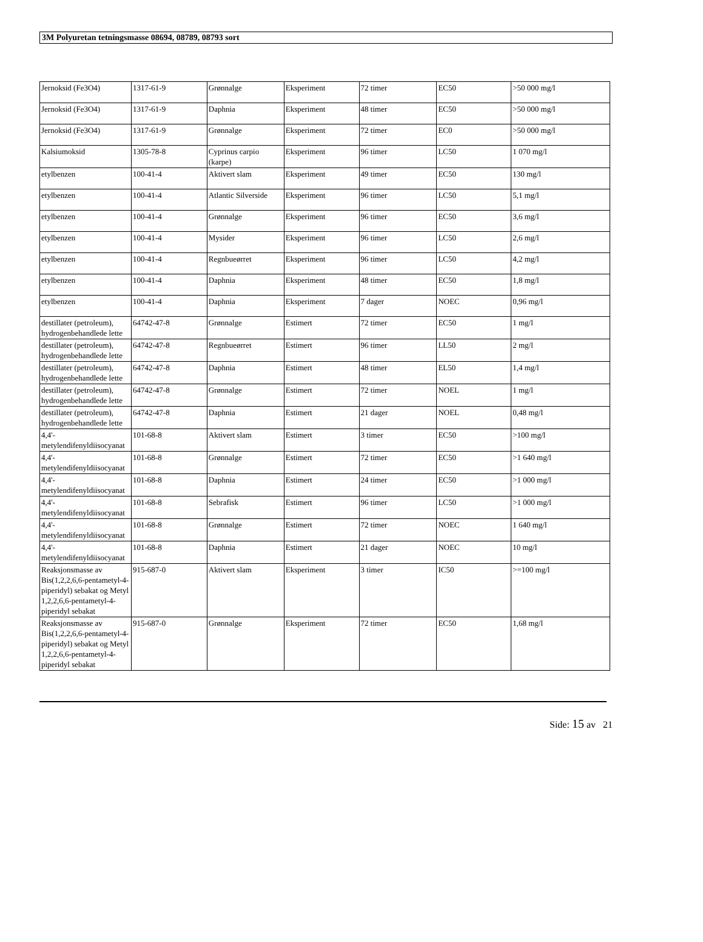3M Polyuretan tetningsmasse 08694, 08789, 08793 sort
| Jernoksid (Fe3O4) | 1317-61-9 | Grønnalge | Eksperiment | 72 timer | EC50 | >50 000 mg/l |
| Jernoksid (Fe3O4) | 1317-61-9 | Daphnia | Eksperiment | 48 timer | EC50 | >50 000 mg/l |
| Jernoksid (Fe3O4) | 1317-61-9 | Grønnalge | Eksperiment | 72 timer | EC0 | >50 000 mg/l |
| Kalsiumoksid | 1305-78-8 | Cyprinus carpio (karpe) | Eksperiment | 96 timer | LC50 | 1 070 mg/l |
| etylbenzen | 100-41-4 | Aktivert slam | Eksperiment | 49 timer | EC50 | 130 mg/l |
| etylbenzen | 100-41-4 | Atlantic Silverside | Eksperiment | 96 timer | LC50 | 5,1 mg/l |
| etylbenzen | 100-41-4 | Grønnalge | Eksperiment | 96 timer | EC50 | 3,6 mg/l |
| etylbenzen | 100-41-4 | Mysider | Eksperiment | 96 timer | LC50 | 2,6 mg/l |
| etylbenzen | 100-41-4 | Regnbueørret | Eksperiment | 96 timer | LC50 | 4,2 mg/l |
| etylbenzen | 100-41-4 | Daphnia | Eksperiment | 48 timer | EC50 | 1,8 mg/l |
| etylbenzen | 100-41-4 | Daphnia | Eksperiment | 7 dager | NOEC | 0,96 mg/l |
| destillater (petroleum), hydrogenbehandlede lette | 64742-47-8 | Grønnalge | Estimert | 72 timer | EC50 | 1 mg/l |
| destillater (petroleum), hydrogenbehandlede lette | 64742-47-8 | Regnbueørret | Estimert | 96 timer | LL50 | 2 mg/l |
| destillater (petroleum), hydrogenbehandlede lette | 64742-47-8 | Daphnia | Estimert | 48 timer | EL50 | 1,4 mg/l |
| destillater (petroleum), hydrogenbehandlede lette | 64742-47-8 | Grønnalge | Estimert | 72 timer | NOEL | 1 mg/l |
| destillater (petroleum), hydrogenbehandlede lette | 64742-47-8 | Daphnia | Estimert | 21 dager | NOEL | 0,48 mg/l |
| 4,4'-metylendifenyldiisocyanat | 101-68-8 | Aktivert slam | Estimert | 3 timer | EC50 | >100 mg/l |
| 4,4'-metylendifenyldiisocyanat | 101-68-8 | Grønnalge | Estimert | 72 timer | EC50 | >1 640 mg/l |
| 4,4'-metylendifenyldiisocyanat | 101-68-8 | Daphnia | Estimert | 24 timer | EC50 | >1 000 mg/l |
| 4,4'-metylendifenyldiisocyanat | 101-68-8 | Sebrafisk | Estimert | 96 timer | LC50 | >1 000 mg/l |
| 4,4'-metylendifenyldiisocyanat | 101-68-8 | Grønnalge | Estimert | 72 timer | NOEC | 1 640 mg/l |
| 4,4'-metylendifenyldiisocyanat | 101-68-8 | Daphnia | Estimert | 21 dager | NOEC | 10 mg/l |
| Reaksjonsmasse av Bis(1,2,2,6,6-pentametyl-4-piperidyl) sebakat og Metyl 1,2,2,6,6-pentametyl-4-piperidyl sebakat | 915-687-0 | Aktivert slam | Eksperiment | 3 timer | IC50 | >=100 mg/l |
| Reaksjonsmasse av Bis(1,2,2,6,6-pentametyl-4-piperidyl) sebakat og Metyl 1,2,2,6,6-pentametyl-4-piperidyl sebakat | 915-687-0 | Grønnalge | Eksperiment | 72 timer | EC50 | 1,68 mg/l |
Side: 15 av 21